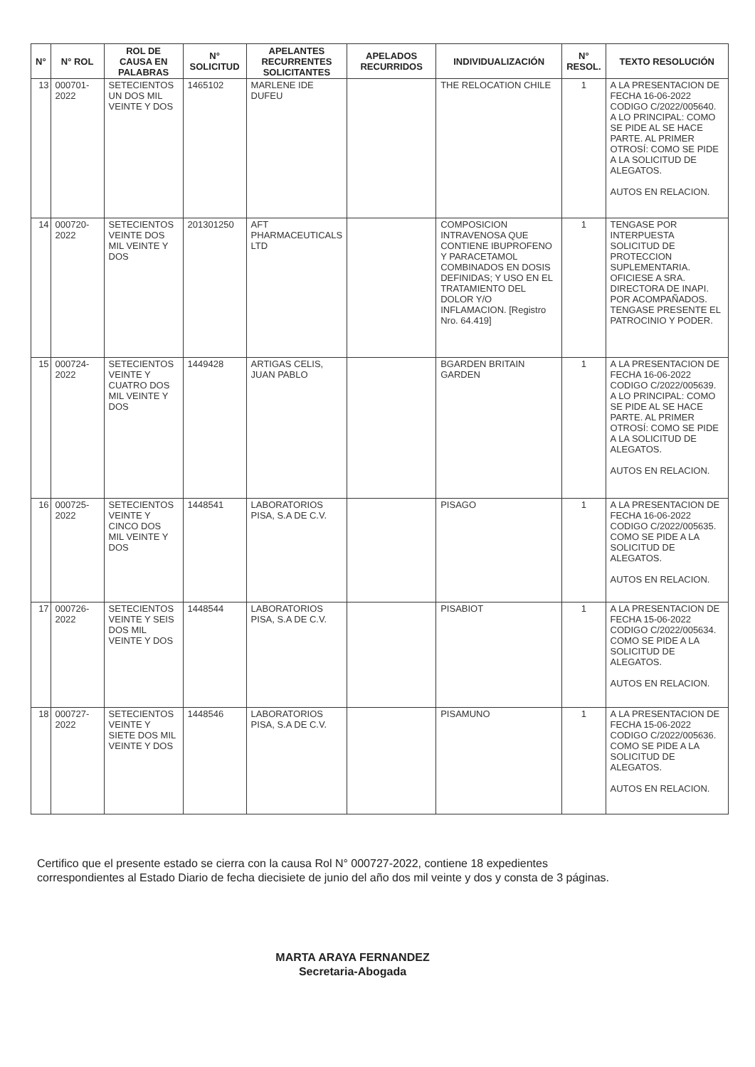| N° | N° ROL | ROL DE CAUSA EN PALABRAS | N° SOLICITUD | APELANTES RECURRENTES SOLICITANTES | APELADOS RECURRIDOS | INDIVIDUALIZACIÓN | N° RESOL. | TEXTO RESOLUCIÓN |
| --- | --- | --- | --- | --- | --- | --- | --- | --- |
| 13 | 000701-2022 | SETECIENTOS UN DOS MIL VEINTE Y DOS | 1465102 | MARLENE IDE DUFEU | | THE RELOCATION CHILE | 1 | A LA PRESENTACION DE FECHA 16-06-2022 CODIGO C/2022/005640. A LO PRINCIPAL: COMO SE PIDE AL SE HACE PARTE. AL PRIMER OTROSÍ: COMO SE PIDE A LA SOLICITUD DE ALEGATOS. AUTOS EN RELACION. |
| 14 | 000720-2022 | SETECIENTOS VEINTE DOS MIL VEINTE Y DOS | 201301250 | AFT PHARMACEUTICALS LTD | | COMPOSICION INTRAVENOSA QUE CONTIENE IBUPROFENO Y PARACETAMOL COMBINADOS EN DOSIS DEFINIDAS; Y USO EN EL TRATAMIENTO DEL DOLOR Y/O INFLAMACION. [Registro Nro. 64.419] | 1 | TENGASE POR INTERPUESTA SOLICITUD DE PROTECCION SUPLEMENTARIA. OFICIESE A SRA. DIRECTORA DE INAPI. POR ACOMPAÑADOS. TENGASE PRESENTE EL PATROCINIO Y PODER. |
| 15 | 000724-2022 | SETECIENTOS VEINTE Y CUATRO DOS MIL VEINTE Y DOS | 1449428 | ARTIGAS CELIS, JUAN PABLO | | BGARDEN BRITAIN GARDEN | 1 | A LA PRESENTACION DE FECHA 16-06-2022 CODIGO C/2022/005639. A LO PRINCIPAL: COMO SE PIDE AL SE HACE PARTE. AL PRIMER OTROSÍ: COMO SE PIDE A LA SOLICITUD DE ALEGATOS. AUTOS EN RELACION. |
| 16 | 000725-2022 | SETECIENTOS VEINTE Y CINCO DOS MIL VEINTE Y DOS | 1448541 | LABORATORIOS PISA, S.A DE C.V. | | PISAGO | 1 | A LA PRESENTACION DE FECHA 16-06-2022 CODIGO C/2022/005635. COMO SE PIDE A LA SOLICITUD DE ALEGATOS. AUTOS EN RELACION. |
| 17 | 000726-2022 | SETECIENTOS VEINTE Y SEIS DOS MIL VEINTE Y DOS | 1448544 | LABORATORIOS PISA, S.A DE C.V. | | PISABIOT | 1 | A LA PRESENTACION DE FECHA 15-06-2022 CODIGO C/2022/005634. COMO SE PIDE A LA SOLICITUD DE ALEGATOS. AUTOS EN RELACION. |
| 18 | 000727-2022 | SETECIENTOS VEINTE Y SIETE DOS MIL VEINTE Y DOS | 1448546 | LABORATORIOS PISA, S.A DE C.V. | | PISAMUNO | 1 | A LA PRESENTACION DE FECHA 15-06-2022 CODIGO C/2022/005636. COMO SE PIDE A LA SOLICITUD DE ALEGATOS. AUTOS EN RELACION. |
Certifico que el presente estado se cierra con la causa Rol N° 000727-2022, contiene 18 expedientes correspondientes al Estado Diario de fecha diecisiete de junio del año dos mil veinte y dos y consta de 3 páginas.
MARTA ARAYA FERNANDEZ
Secretaria-Abogada